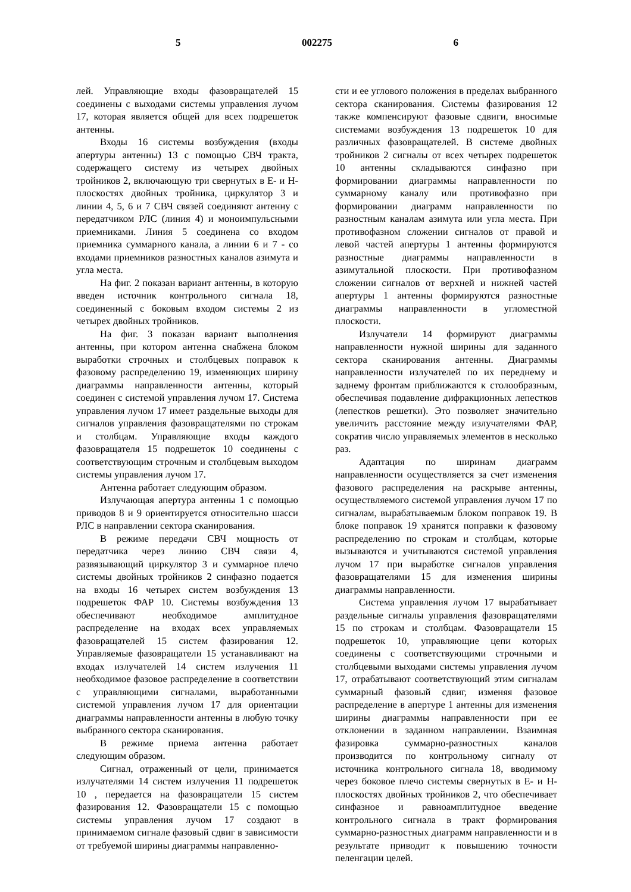5 002275 6
лей. Управляющие входы фазовращателей 15 соединены с выходами системы управления лучом 17, которая является общей для всех подрешеток антенны.
Входы 16 системы возбуждения (входы апертуры антенны) 13 с помощью СВЧ тракта, содержащего систему из четырех двойных тройников 2, включающую три свернутых в Е- и Н-плоскостях двойных тройника, циркулятор 3 и линии 4, 5, 6 и 7 СВЧ связей соединяют антенну с передатчиком РЛС (линия 4) и моноимпульсными приемниками. Линия 5 соединена со входом приемника суммарного канала, а линии 6 и 7 - со входами приемников разностных каналов азимута и угла места.
На фиг. 2 показан вариант антенны, в которую введен источник контрольного сигнала 18, соединенный с боковым входом системы 2 из четырех двойных тройников.
На фиг. 3 показан вариант выполнения антенны, при котором антенна снабжена блоком выработки строчных и столбцевых поправок к фазовому распределению 19, изменяющих ширину диаграммы направленности антенны, который соединен с системой управления лучом 17. Система управления лучом 17 имеет раздельные выходы для сигналов управления фазовращателями по строкам и столбцам. Управляющие входы каждого фазовращателя 15 подрешеток 10 соединены с соответствующим строчным и столбцевым выходом системы управления лучом 17.
Антенна работает следующим образом.
Излучающая апертура антенны 1 с помощью приводов 8 и 9 ориентируется относительно шасси РЛС в направлении сектора сканирования.
В режиме передачи СВЧ мощность от передатчика через линию СВЧ связи 4, развязывающий циркулятор 3 и суммарное плечо системы двойных тройников 2 синфазно подается на входы 16 четырех систем возбуждения 13 подрешеток ФАР 10. Системы возбуждения 13 обеспечивают необходимое амплитудное распределение на входах всех управляемых фазовращателей 15 систем фазирования 12. Управляемые фазовращатели 15 устанавливают на входах излучателей 14 систем излучения 11 необходимое фазовое распределение в соответствии с управляющими сигналами, выработанными системой управления лучом 17 для ориентации диаграммы направленности антенны в любую точку выбранного сектора сканирования.
В режиме приема антенна работает следующим образом.
Сигнал, отраженный от цели, принимается излучателями 14 систем излучения 11 подрешеток 10 , передается на фазовращатели 15 систем фазирования 12. Фазовращатели 15 с помощью системы управления лучом 17 создают в принимаемом сигнале фазовый сдвиг в зависимости от требуемой ширины диаграммы направленно-
сти и ее углового положения в пределах выбранного сектора сканирования. Системы фазирования 12 также компенсируют фазовые сдвиги, вносимые системами возбуждения 13 подрешеток 10 для различных фазовращателей. В системе двойных тройников 2 сигналы от всех четырех подрешеток 10 антенны складываются синфазно при формировании диаграммы направленности по суммарному каналу или противофазно при формировании диаграмм направленности по разностным каналам азимута или угла места. При противофазном сложении сигналов от правой и левой частей апертуры 1 антенны формируются разностные диаграммы направленности в азимутальной плоскости. При противофазном сложении сигналов от верхней и нижней частей апертуры 1 антенны формируются разностные диаграммы направленности в угломестной плоскости.
Излучатели 14 формируют диаграммы направленности нужной ширины для заданного сектора сканирования антенны. Диаграммы направленности излучателей по их переднему и заднему фронтам приближаются к столообразным, обеспечивая подавление дифракционных лепестков (лепестков решетки). Это позволяет значительно увеличить расстояние между излучателями ФАР, сократив число управляемых элементов в несколько раз.
Адаптация по ширинам диаграмм направленности осуществляется за счет изменения фазового распределения на раскрыве антенны, осуществляемого системой управления лучом 17 по сигналам, вырабатываемым блоком поправок 19. В блоке поправок 19 хранятся поправки к фазовому распределению по строкам и столбцам, которые вызываются и учитываются системой управления лучом 17 при выработке сигналов управления фазовращателями 15 для изменения ширины диаграммы направленности.
Система управления лучом 17 вырабатывает раздельные сигналы управления фазовращателями 15 по строкам и столбцам. Фазовращатели 15 подрешеток 10, управляющие цепи которых соединены с соответствующими строчными и столбцевыми выходами системы управления лучом 17, отрабатывают соответствующий этим сигналам суммарный фазовый сдвиг, изменяя фазовое распределение в апертуре 1 антенны для изменения ширины диаграммы направленности при ее отклонении в заданном направлении. Взаимная фазировка суммарно-разностных каналов производится по контрольному сигналу от источника контрольного сигнала 18, вводимому через боковое плечо системы свернутых в Е- и Н-плоскостях двойных тройников 2, что обеспечивает синфазное и равноамплитудное введение контрольного сигнала в тракт формирования суммарно-разностных диаграмм направленности и в результате приводит к повышению точности пеленгации целей.